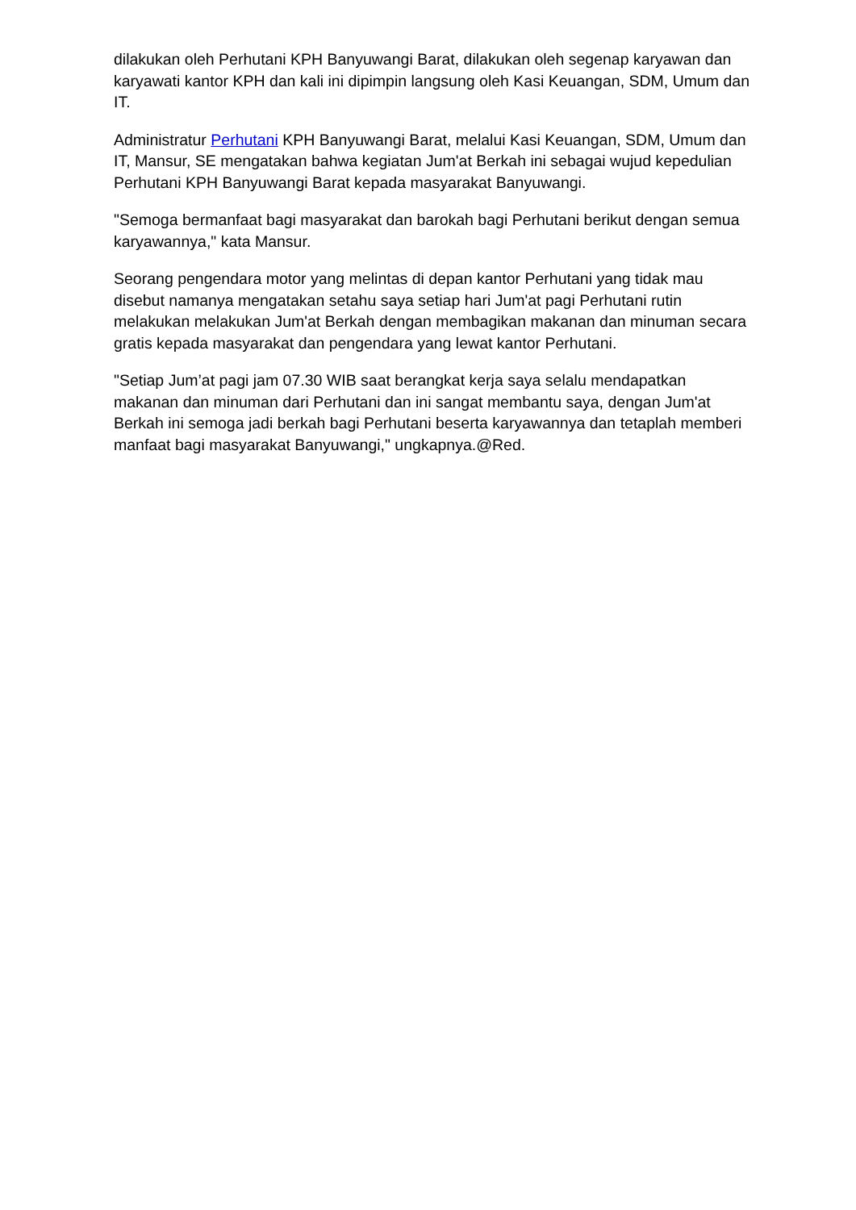dilakukan oleh Perhutani KPH Banyuwangi Barat, dilakukan oleh segenap karyawan dan karyawati kantor KPH dan kali ini dipimpin langsung oleh Kasi Keuangan, SDM, Umum dan IT.
Administratur Perhutani KPH Banyuwangi Barat, melalui Kasi Keuangan, SDM, Umum dan IT, Mansur, SE mengatakan bahwa kegiatan Jum'at Berkah ini sebagai wujud kepedulian Perhutani KPH Banyuwangi Barat kepada masyarakat Banyuwangi.
"Semoga bermanfaat bagi masyarakat dan barokah bagi Perhutani berikut dengan semua karyawannya," kata Mansur.
Seorang pengendara motor yang melintas di depan kantor Perhutani yang tidak mau disebut namanya mengatakan setahu saya setiap hari Jum'at pagi Perhutani rutin melakukan melakukan Jum'at Berkah dengan membagikan makanan dan minuman secara gratis kepada masyarakat dan pengendara yang lewat kantor Perhutani.
"Setiap Jum’at pagi jam 07.30 WIB saat berangkat kerja saya selalu mendapatkan makanan dan minuman dari Perhutani dan ini sangat membantu saya, dengan Jum'at Berkah ini semoga jadi berkah bagi Perhutani beserta karyawannya dan tetaplah memberi manfaat bagi masyarakat Banyuwangi," ungkapnya.@Red.